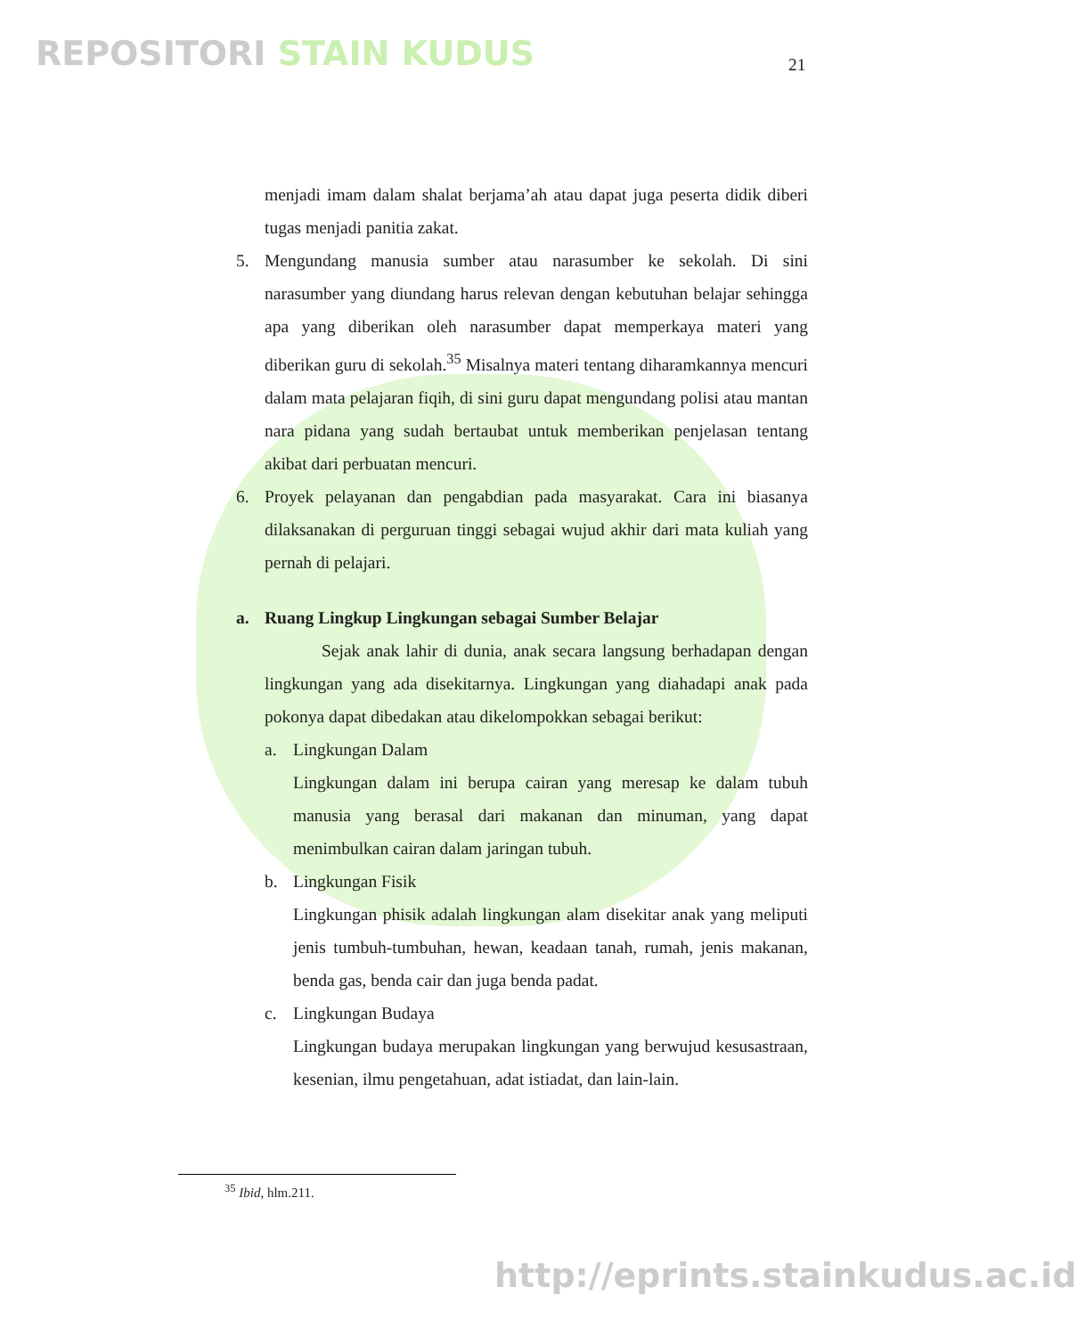REPOSITORI STAIN KUDUS 21
menjadi imam dalam shalat berjama’ah atau dapat juga peserta didik diberi tugas menjadi panitia zakat.
5. Mengundang manusia sumber atau narasumber ke sekolah. Di sini narasumber yang diundang harus relevan dengan kebutuhan belajar sehingga apa yang diberikan oleh narasumber dapat memperkaya materi yang diberikan guru di sekolah.<sup>35</sup> Misalnya materi tentang diharamkannya mencuri dalam mata pelajaran fiqih, di sini guru dapat mengundang polisi atau mantan nara pidana yang sudah bertaubat untuk memberikan penjelasan tentang akibat dari perbuatan mencuri.
6. Proyek pelayanan dan pengabdian pada masyarakat. Cara ini biasanya dilaksanakan di perguruan tinggi sebagai wujud akhir dari mata kuliah yang pernah di pelajari.
a. Ruang Lingkup Lingkungan sebagai Sumber Belajar
Sejak anak lahir di dunia, anak secara langsung berhadapan dengan lingkungan yang ada disekitarnya. Lingkungan yang diahadapi anak pada pokonya dapat dibedakan atau dikelompokkan sebagai berikut:
a. Lingkungan Dalam
Lingkungan dalam ini berupa cairan yang meresap ke dalam tubuh manusia yang berasal dari makanan dan minuman, yang dapat menimbulkan cairan dalam jaringan tubuh.
b. Lingkungan Fisik
Lingkungan phisik adalah lingkungan alam disekitar anak yang meliputi jenis tumbuh-tumbuhan, hewan, keadaan tanah, rumah, jenis makanan, benda gas, benda cair dan juga benda padat.
c. Lingkungan Budaya
Lingkungan budaya merupakan lingkungan yang berwujud kesusastraan, kesenian, ilmu pengetahuan, adat istiadat, dan lain-lain.
<sup>35</sup> Ibid, hlm.211.
http://eprints.stainkudus.ac.id